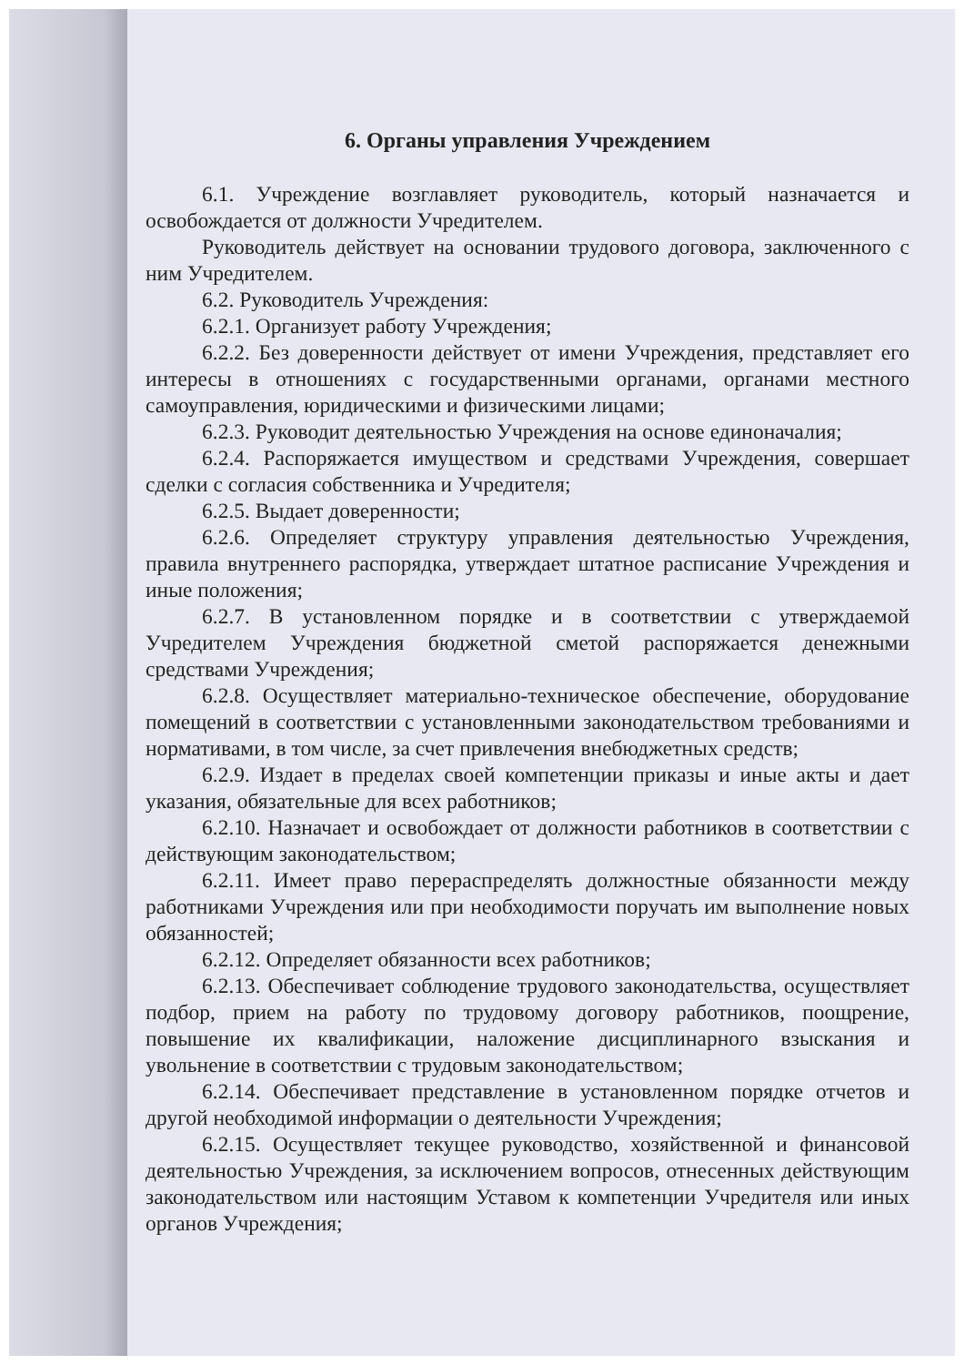6. Органы управления Учреждением
6.1. Учреждение возглавляет руководитель, который назначается и освобождается от должности Учредителем.
Руководитель действует на основании трудового договора, заключенного с ним Учредителем.
6.2. Руководитель Учреждения:
6.2.1. Организует работу Учреждения;
6.2.2. Без доверенности действует от имени Учреждения, представляет его интересы в отношениях с государственными органами, органами местного самоуправления, юридическими и физическими лицами;
6.2.3. Руководит деятельностью Учреждения на основе единоначалия;
6.2.4. Распоряжается имуществом и средствами Учреждения, совершает сделки с согласия собственника и Учредителя;
6.2.5. Выдает доверенности;
6.2.6. Определяет структуру управления деятельностью Учреждения, правила внутреннего распорядка, утверждает штатное расписание Учреждения и иные положения;
6.2.7. В установленном порядке и в соответствии с утверждаемой Учредителем Учреждения бюджетной сметой распоряжается денежными средствами Учреждения;
6.2.8. Осуществляет материально-техническое обеспечение, оборудование помещений в соответствии с установленными законодательством требованиями и нормативами, в том числе, за счет привлечения внебюджетных средств;
6.2.9. Издает в пределах своей компетенции приказы и иные акты и дает указания, обязательные для всех работников;
6.2.10. Назначает и освобождает от должности работников в соответствии с действующим законодательством;
6.2.11. Имеет право перераспределять должностные обязанности между работниками Учреждения или при необходимости поручать им выполнение новых обязанностей;
6.2.12. Определяет обязанности всех работников;
6.2.13. Обеспечивает соблюдение трудового законодательства, осуществляет подбор, прием на работу по трудовому договору работников, поощрение, повышение их квалификации, наложение дисциплинарного взыскания и увольнение в соответствии с трудовым законодательством;
6.2.14. Обеспечивает представление в установленном порядке отчетов и другой необходимой информации о деятельности Учреждения;
6.2.15. Осуществляет текущее руководство, хозяйственной и финансовой деятельностью Учреждения, за исключением вопросов, отнесенных действующим законодательством или настоящим Уставом к компетенции Учредителя или иных органов Учреждения;